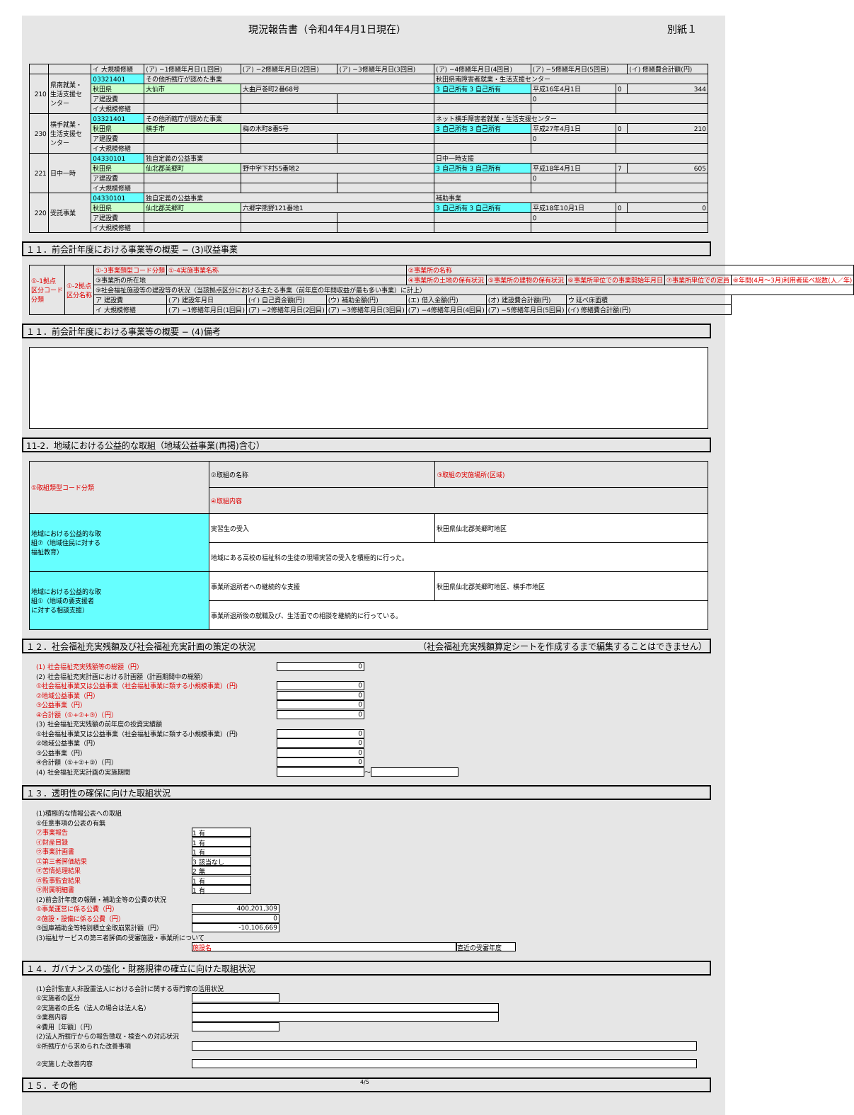現況報告書（令和4年4月1日現在） 別紙１
| | | イ 大規模修繕 | (ア) −1修繕年月日(1回目) | (ア) −2修繕年月日(2回目) | (ア) −3修繕年月日(3回目) | (ア) −4修繕年月日(4回目) | (ア) −5修繕年月日(5回目) | | (イ) 修繕費合計額(円) |
| 210 | 県南就業・ 生活支援セ ンター | 03321401 | その他所轄庁が認めた事業 | | | 秋田県南障害者就業・生活支援センター | | | |
| | | 秋田県 | 大仙市 | 大曲戸巻町2番68号 | | 3 自己所有 3 自己所有 | 平成16年4月1日 | 0 | 344 |
| | | ア建設費 | | | | | 0 | | |
| | | イ大規模修繕 | | | | | | | |
| 230 | 横手就業・ 生活支援セ ンター | 03321401 | その他所轄庁が認めた事業 | | | ネット横手障害者就業・生活支援センター | | | |
| | | 秋田県 | 横手市 | 梅の木町8番5号 | | 3 自己所有 3 自己所有 | 平成27年4月1日 | 0 | 210 |
| | | ア建設費 | | | | | 0 | | |
| | | イ大規模修繕 | | | | | | | |
| 221 | 日中一時 | 04330101 | 独自定義の公益事業 | | | 日中一時支援 | | | |
| | | 秋田県 | 仙北郡美郷町 | 野中字下村55番地2 | | 3 自己所有 3 自己所有 | 平成18年4月1日 | 7 | 605 |
| | | ア建設費 | | | | | 0 | | |
| | | イ大規模修繕 | | | | | | | |
| 220 | 受託事業 | 04330101 | 独自定義の公益事業 | | | 補助事業 | | | |
| | | 秋田県 | 仙北郡美郷町 | 六郷字熊野121番地1 | | 3 自己所有 3 自己所有 | 平成18年10月1日 | 0 | 0 |
| | | ア建設費 | | | | | 0 | | |
| | | イ大規模修繕 | | | | | | | |
１１．前会計年度における事業等の概要 − (3)収益事業
| ①-1拠点 区分コード 分類 | ①-2拠点 区分名称 | ①-3事業類型コード分類 | ①-4実施事業名称 | | | ②事業所の名称 | | | | |
| | | ③事業所の所在地 | | | | ④事業所の土地の保有状況 | ⑤事業所の建物の保有状況 | ⑥事業所単位での事業開始年月日 | ⑦事業所単位での定員 | ⑧年間(4月〜3月)利用者延べ総数(人／年) |
| | | ⑨社会福祉施設等の建設等の状況（当該拠点区分における主たる事業（前年度の年間収益が最も多い事業）に計上） | | | | | | | | |
| | | ア 建設費 | (ア) 建設年月日 | (イ) 自己資金額(円) | (ウ) 補助金額(円) | (エ) 借入金額(円) | (オ) 建設費合計額(円) | ウ 延べ床面積 | | |
| | | イ 大規模修繕 | (ア) −1修繕年月日(1回目) | (ア) −2修繕年月日(2回目) | (ア) −3修繕年月日(3回目) | (ア) −4修繕年月日(4回目) | (ア) −5修繕年月日(5回目) | (イ) 修繕費合計額(円) | | |
１１．前会計年度における事業等の概要 − (4)備考
11-2．地域における公益的な取組（地域公益事業(再掲)含む）
| ①取組類型コード分類 | ②取組の名称 | ③取組の実施場所(区域) |
| | ④取組内容 | |
| 地域における公益的な取 組⑦（地域住民に対する 福祉教育） | 実習生の受入 | 秋田県仙北郡美郷町地区 |
| | 地域にある高校の福祉科の生徒の現場実習の受入を積極的に行った。 | |
| 地域における公益的な取 組①（地域の要支援者 に対する相談支援） | 事業所退所者への継続的な支援 | 秋田県仙北郡美郷町地区、横手市地区 |
| | 事業所退所後の就職及び、生活面での相談を継続的に行っている。 | |
１２．社会福祉充実残額及び社会福祉充実計画の策定の状況 （社会福祉充実残額算定シートを作成するまで編集することはできません）
(1) 社会福祉充実残額等の総額（円） 0
(2) 社会福祉充実計画における計画額（計画期間中の総額）
①社会福祉事業又は公益事業（社会福祉事業に類する小規模事業）(円) 0
②地域公益事業（円） 0
③公益事業（円） 0
④合計額（①+②+③）（円） 0
(3) 社会福祉充実残額の前年度の投資実績額
①社会福祉事業又は公益事業（社会福祉事業に類する小規模事業）(円) 0
②地域公益事業（円） 0
③公益事業（円） 0
④合計額（①+②+③）（円） 0
(4) 社会福祉充実計画の実施期間 〜
１３．透明性の確保に向けた取組状況
(1)積極的な情報公表への取組
①任意事項の公表の有無
㋐事業報告 1 有
㋑財産目録 1 有
㋒事業計画書 1 有
㋓第三者評価結果 3 該当なし
㋔苦情処理結果 2 無
㋕監事監査結果 1 有
㋖附属明細書 1 有
(2)前会計年度の報酬・補助金等の公費の状況
①事業運営に係る公費（円） 400,201,309
②施設・設備に係る公費（円） 0
③国庫補助金等特別積立金取崩累計額（円） -10,106,669
(3)福祉サービスの第三者評価の受審施設・事業所について
施設名 直近の受審年度
１４．ガバナンスの強化・財務規律の確立に向けた取組状況
(1)会計監査人非設置法人における会計に関する専門家の活用状況
①実施者の区分
②実施者の氏名（法人の場合は法人名）
③業務内容
④費用［年額］（円）
(2)法人所轄庁からの報告徴収・検査への対応状況
①所轄庁から求められた改善事項
②実施した改善内容
１５．その他 4/5